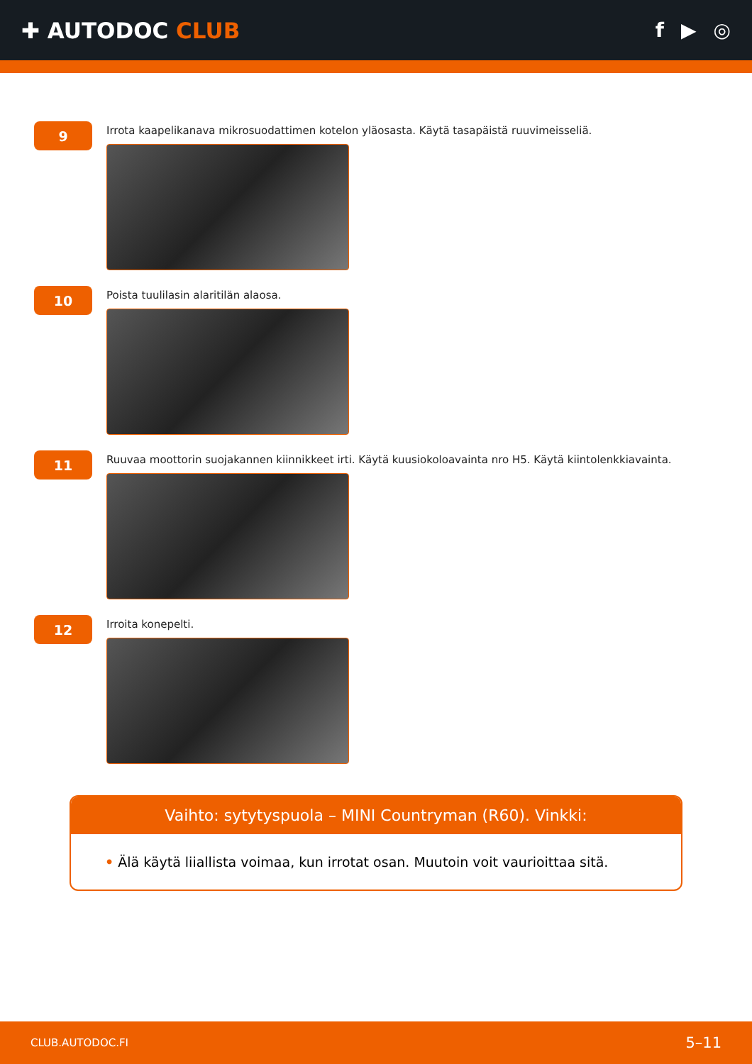✚ AUTODOC CLUB f ▶ ◎
9
Irrota kaapelikanava mikrosuodattimen kotelon yläosasta. Käytä tasapäistä ruuvimeisseliä.
10
Poista tuulilasin alaritilän alaosa.
11
Ruuvaa moottorin suojakannen kiinnikkeet irti. Käytä kuusiokoloavainta nro H5. Käytä kiintolenkkiavainta.
12
Irroita konepelti.
Vaihto: sytytyspuola – MINI Countryman (R60). Vinkki:
• Älä käytä liiallista voimaa, kun irrotat osan. Muutoin voit vaurioittaa sitä.
CLUB.AUTODOC.FI 5–11